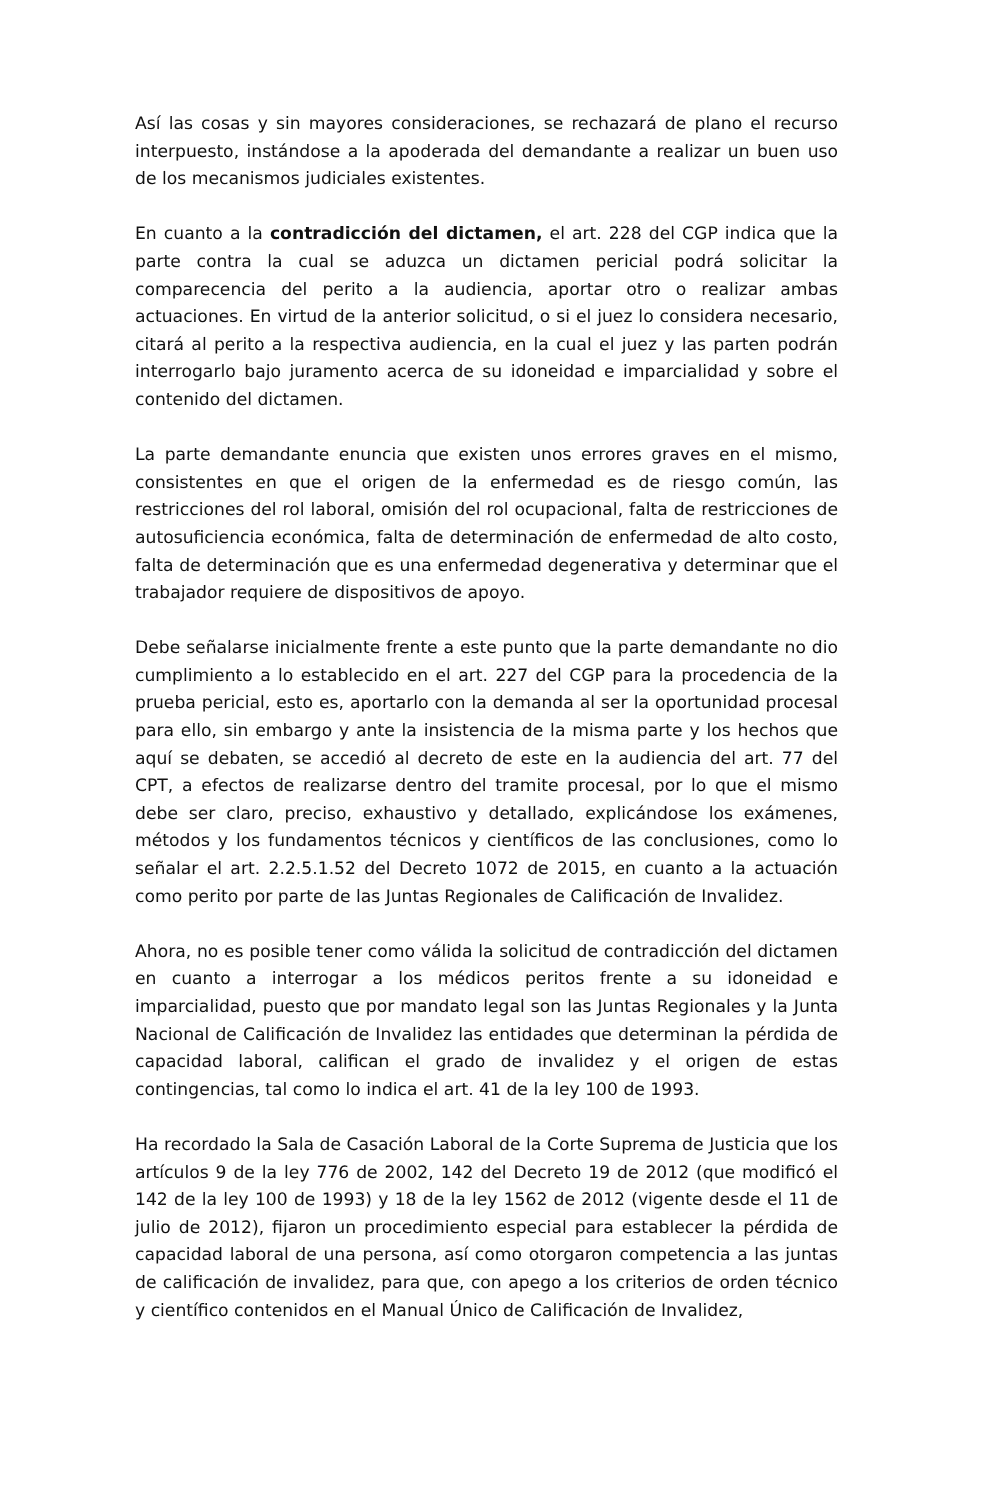Así las cosas y sin mayores consideraciones, se rechazará de plano el recurso interpuesto, instándose a la apoderada del demandante a realizar un buen uso de los mecanismos judiciales existentes.
En cuanto a la contradicción del dictamen, el art. 228 del CGP indica que la parte contra la cual se aduzca un dictamen pericial podrá solicitar la comparecencia del perito a la audiencia, aportar otro o realizar ambas actuaciones. En virtud de la anterior solicitud, o si el juez lo considera necesario, citará al perito a la respectiva audiencia, en la cual el juez y las parten podrán interrogarlo bajo juramento acerca de su idoneidad e imparcialidad y sobre el contenido del dictamen.
La parte demandante enuncia que existen unos errores graves en el mismo, consistentes en que el origen de la enfermedad es de riesgo común, las restricciones del rol laboral, omisión del rol ocupacional, falta de restricciones de autosuficiencia económica, falta de determinación de enfermedad de alto costo, falta de determinación que es una enfermedad degenerativa y determinar que el trabajador requiere de dispositivos de apoyo.
Debe señalarse inicialmente frente a este punto que la parte demandante no dio cumplimiento a lo establecido en el art. 227 del CGP para la procedencia de la prueba pericial, esto es, aportarlo con la demanda al ser la oportunidad procesal para ello, sin embargo y ante la insistencia de la misma parte y los hechos que aquí se debaten, se accedió al decreto de este en la audiencia del art. 77 del CPT, a efectos de realizarse dentro del tramite procesal, por lo que el mismo debe ser claro, preciso, exhaustivo y detallado, explicándose los exámenes, métodos y los fundamentos técnicos y científicos de las conclusiones, como lo señalar el art. 2.2.5.1.52 del Decreto 1072 de 2015, en cuanto a la actuación como perito por parte de las Juntas Regionales de Calificación de Invalidez.
Ahora, no es posible tener como válida la solicitud de contradicción del dictamen en cuanto a interrogar a los médicos peritos frente a su idoneidad e imparcialidad, puesto que por mandato legal son las Juntas Regionales y la Junta Nacional de Calificación de Invalidez las entidades que determinan la pérdida de capacidad laboral, califican el grado de invalidez y el origen de estas contingencias, tal como lo indica el art. 41 de la ley 100 de 1993.
Ha recordado la Sala de Casación Laboral de la Corte Suprema de Justicia que los artículos 9 de la ley 776 de 2002, 142 del Decreto 19 de 2012 (que modificó el 142 de la ley 100 de 1993) y 18 de la ley 1562 de 2012 (vigente desde el 11 de julio de 2012), fijaron un procedimiento especial para establecer la pérdida de capacidad laboral de una persona, así como otorgaron competencia a las juntas de calificación de invalidez, para que, con apego a los criterios de orden técnico y científico contenidos en el Manual Único de Calificación de Invalidez,